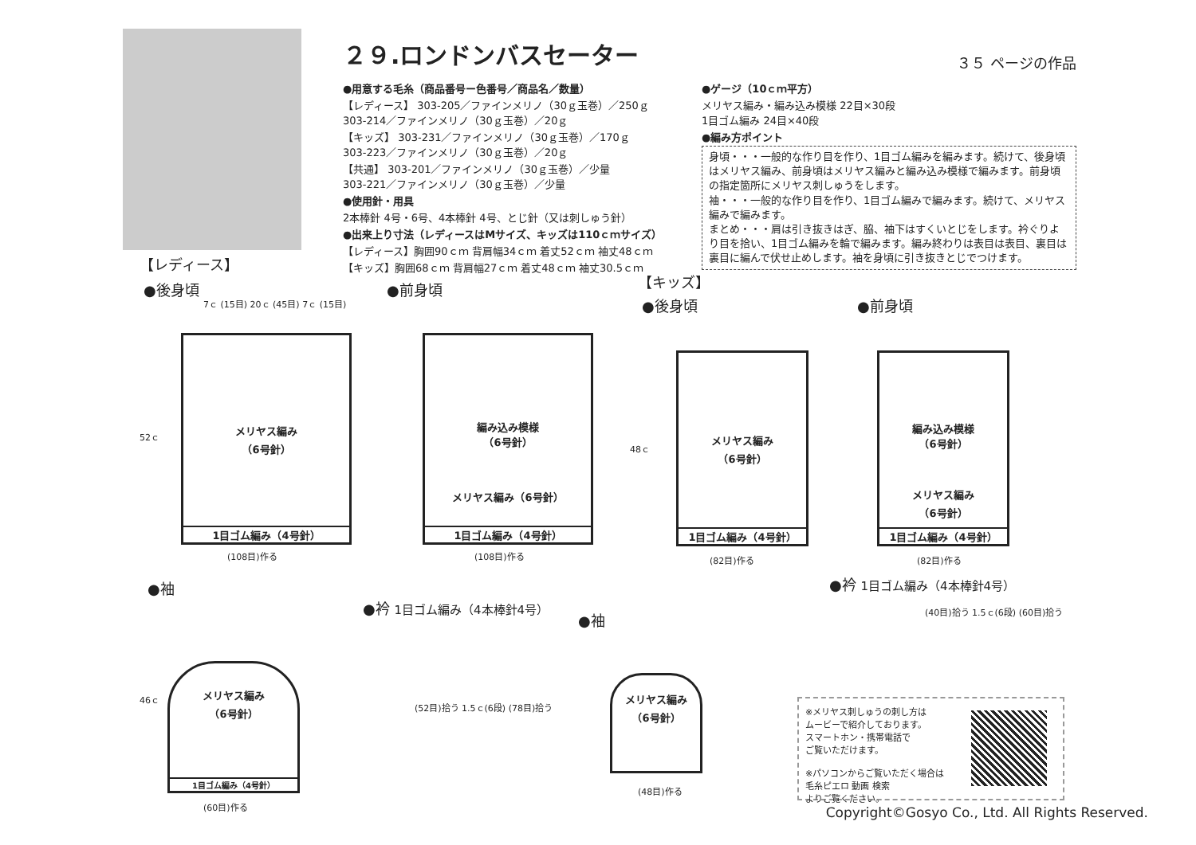２９.ロンドンバスセーター
３５ ページの作品
●用意する毛糸（商品番号ー色番号／商品名／数量）
【レディース】 303-205／ファインメリノ（30ｇ玉巻）／250ｇ
303-214／ファインメリノ（30ｇ玉巻）／20ｇ
【キッズ】 303-231／ファインメリノ（30ｇ玉巻）／170ｇ
303-223／ファインメリノ（30ｇ玉巻）／20ｇ
【共通】 303-201／ファインメリノ（30ｇ玉巻）／少量
303-221／ファインメリノ（30ｇ玉巻）／少量
●使用針・用具
2本棒針 4号・6号、4本棒針 4号、とじ針（又は刺しゅう針）
●出来上り寸法（レディースはMサイズ、キッズは110ｃｍサイズ）
【レディース】胸囲90ｃｍ 背肩幅34ｃｍ 着丈52ｃｍ 袖丈48ｃｍ
【キッズ】胸囲68ｃｍ 背肩幅27ｃｍ 着丈48ｃｍ 袖丈30.5ｃｍ
●ゲージ（10ｃｍ平方）
メリヤス編み・編み込み模様 22目×30段
1目ゴム編み 24目×40段
●編み方ポイント
身頃・・・一般的な作り目を作り、1目ゴム編みを編みます。続けて、後身頃はメリヤス編み、前身頃はメリヤス編みと編み込み模様で編みます。前身頃の指定箇所にメリヤス刺しゅうをします。
袖・・・一般的な作り目を作り、1目ゴム編みで編みます。続けて、メリヤス編みで編みます。
まとめ・・・肩は引き抜きはぎ、脇、袖下はすくいとじをします。衿ぐりより目を拾い、1目ゴム編みを輪で編みます。編み終わりは表目は表目、裏目は裏目に編んで伏せ止めします。袖を身頃に引き抜きとじでつけます。
【レディース】
●後身頃 ●前身頃 【キッズ】
●後身頃 ●前身頃
●袖
●衿 1目ゴム編み（4本棒針4号）
●袖
●衿 1目ゴム編み（4本棒針4号）
メリヤス編み
（6号針）
1目ゴム編み（4号針）
7ｃ (15目) 20ｃ (45目) 7ｃ (15目)
(108目)作る
52ｃ
編み込み模様
（6号針）
メリヤス編み（6号針）
1目ゴム編み（4号針）
(108目)作る
メリヤス編み
（6号針）
1目ゴム編み（4号針）
(82目)作る
48ｃ
編み込み模様
（6号針）
メリヤス編み
（6号針）
1目ゴム編み（4号針）
(82目)作る
メリヤス編み
（6号針）
1目ゴム編み（4号針）
(60目)作る
46ｃ
メリヤス編み
（6号針）
(48目)作る
(52目)拾う 1.5ｃ(6段) (78目)拾う
(40目)拾う 1.5ｃ(6段) (60目)拾う
※メリヤス刺しゅうの刺し方は
ムービーで紹介しております。
スマートホン・携帯電話で
ご覧いただけます。
※パソコンからご覧いただく場合は
毛糸ピエロ 動画 検索
よりご覧ください。
Copyright©Gosyo Co., Ltd. All Rights Reserved.